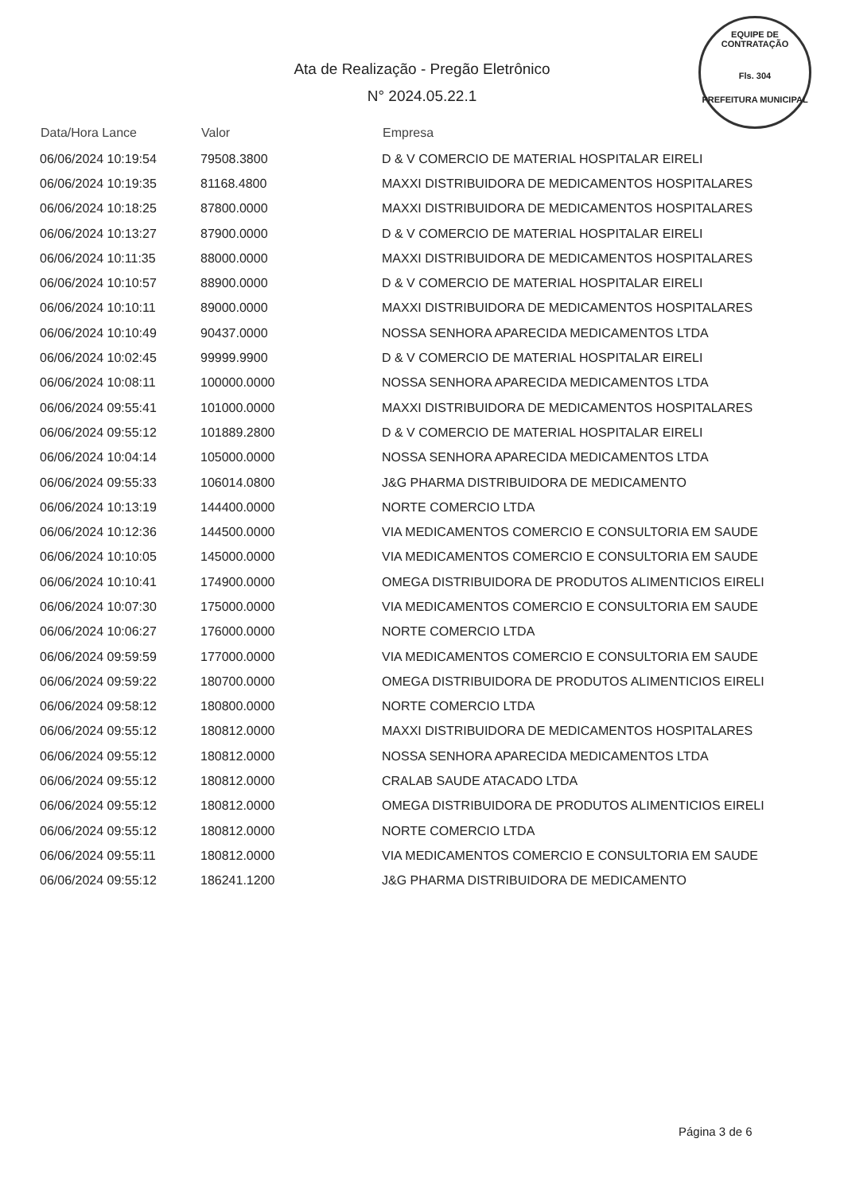EQUIPE DE CONTRATAÇÃO
Fls. 304
PREFEITURA MUNICIPAL
Ata de Realização - Pregão Eletrônico
N° 2024.05.22.1
| Data/Hora Lance | Valor | Empresa |
| --- | --- | --- |
| 06/06/2024 10:19:54 | 79508.3800 | D & V COMERCIO DE MATERIAL HOSPITALAR EIRELI |
| 06/06/2024 10:19:35 | 81168.4800 | MAXXI DISTRIBUIDORA DE MEDICAMENTOS HOSPITALARES |
| 06/06/2024 10:18:25 | 87800.0000 | MAXXI DISTRIBUIDORA DE MEDICAMENTOS HOSPITALARES |
| 06/06/2024 10:13:27 | 87900.0000 | D & V COMERCIO DE MATERIAL HOSPITALAR EIRELI |
| 06/06/2024 10:11:35 | 88000.0000 | MAXXI DISTRIBUIDORA DE MEDICAMENTOS HOSPITALARES |
| 06/06/2024 10:10:57 | 88900.0000 | D & V COMERCIO DE MATERIAL HOSPITALAR EIRELI |
| 06/06/2024 10:10:11 | 89000.0000 | MAXXI DISTRIBUIDORA DE MEDICAMENTOS HOSPITALARES |
| 06/06/2024 10:10:49 | 90437.0000 | NOSSA SENHORA APARECIDA MEDICAMENTOS LTDA |
| 06/06/2024 10:02:45 | 99999.9900 | D & V COMERCIO DE MATERIAL HOSPITALAR EIRELI |
| 06/06/2024 10:08:11 | 100000.0000 | NOSSA SENHORA APARECIDA MEDICAMENTOS LTDA |
| 06/06/2024 09:55:41 | 101000.0000 | MAXXI DISTRIBUIDORA DE MEDICAMENTOS HOSPITALARES |
| 06/06/2024 09:55:12 | 101889.2800 | D & V COMERCIO DE MATERIAL HOSPITALAR EIRELI |
| 06/06/2024 10:04:14 | 105000.0000 | NOSSA SENHORA APARECIDA MEDICAMENTOS LTDA |
| 06/06/2024 09:55:33 | 106014.0800 | J&G PHARMA DISTRIBUIDORA DE MEDICAMENTO |
| 06/06/2024 10:13:19 | 144400.0000 | NORTE COMERCIO LTDA |
| 06/06/2024 10:12:36 | 144500.0000 | VIA MEDICAMENTOS COMERCIO E CONSULTORIA EM SAUDE |
| 06/06/2024 10:10:05 | 145000.0000 | VIA MEDICAMENTOS COMERCIO E CONSULTORIA EM SAUDE |
| 06/06/2024 10:10:41 | 174900.0000 | OMEGA DISTRIBUIDORA DE PRODUTOS ALIMENTICIOS EIRELI |
| 06/06/2024 10:07:30 | 175000.0000 | VIA MEDICAMENTOS COMERCIO E CONSULTORIA EM SAUDE |
| 06/06/2024 10:06:27 | 176000.0000 | NORTE COMERCIO LTDA |
| 06/06/2024 09:59:59 | 177000.0000 | VIA MEDICAMENTOS COMERCIO E CONSULTORIA EM SAUDE |
| 06/06/2024 09:59:22 | 180700.0000 | OMEGA DISTRIBUIDORA DE PRODUTOS ALIMENTICIOS EIRELI |
| 06/06/2024 09:58:12 | 180800.0000 | NORTE COMERCIO LTDA |
| 06/06/2024 09:55:12 | 180812.0000 | MAXXI DISTRIBUIDORA DE MEDICAMENTOS HOSPITALARES |
| 06/06/2024 09:55:12 | 180812.0000 | NOSSA SENHORA APARECIDA MEDICAMENTOS LTDA |
| 06/06/2024 09:55:12 | 180812.0000 | CRALAB SAUDE ATACADO LTDA |
| 06/06/2024 09:55:12 | 180812.0000 | OMEGA DISTRIBUIDORA DE PRODUTOS ALIMENTICIOS EIRELI |
| 06/06/2024 09:55:12 | 180812.0000 | NORTE COMERCIO LTDA |
| 06/06/2024 09:55:11 | 180812.0000 | VIA MEDICAMENTOS COMERCIO E CONSULTORIA EM SAUDE |
| 06/06/2024 09:55:12 | 186241.1200 | J&G PHARMA DISTRIBUIDORA DE MEDICAMENTO |
Página 3 de 6